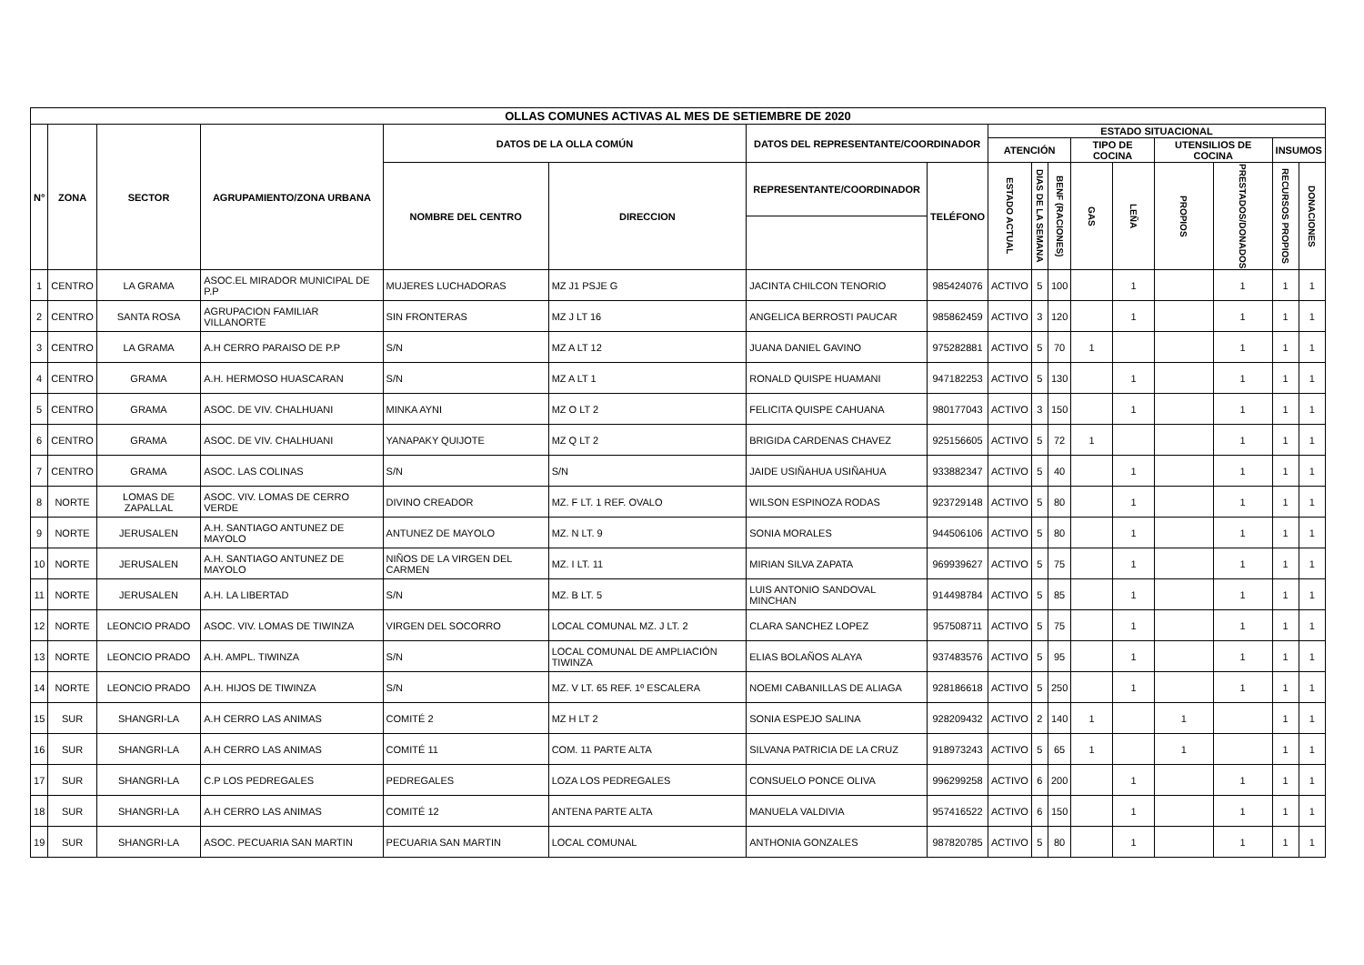| OLLAS COMUNES ACTIVAS AL MES DE SETIEMBRE DE 2020 | | | | | | | | | | | | | | | | |
| --- | --- | --- | --- | --- | --- | --- | --- | --- | --- | --- | --- | --- | --- | --- | --- | --- |
| N° | ZONA | SECTOR | AGRUPAMIENTO/ZONA URBANA | DATOS DE LA OLLA COMÚN | | DATOS DEL REPRESENTANTE/COORDINADOR | | ESTADO SITUACIONAL | | | | | | | | |
| | | | | | | | | ATENCIÓN | | | TIPO DE COCINA | | UTENSILIOS DE COCINA | | INSUMOS | |
| | | | | NOMBRE DEL CENTRO | DIRECCION | REPRESENTANTE/COORDINADOR | TELÉFONO | ESTADO ACTUAL | DIAS DE LA SEMANA | BENF (RACIONES) | GAS | LEÑA | PROPIOS | PRESTADOS/DONADOS | RECURSOS PROPIOS | DONACIONES |
| 1 | CENTRO | LA GRAMA | ASOC.EL MIRADOR MUNICIPAL DE P.P | MUJERES LUCHADORAS | MZ J1 PSJE G | JACINTA CHILCON TENORIO | 985424076 | ACTIVO | 5 | 100 | | 1 | | 1 | 1 | 1 |
| 2 | CENTRO | SANTA ROSA | AGRUPACION FAMILIAR VILLANORTE | SIN FRONTERAS | MZ J LT 16 | ANGELICA BERROSTI PAUCAR | 985862459 | ACTIVO | 3 | 120 | | 1 | | 1 | 1 | 1 |
| 3 | CENTRO | LA GRAMA | A.H CERRO PARAISO DE P.P | S/N | MZ A LT 12 | JUANA DANIEL GAVINO | 975282881 | ACTIVO | 5 | 70 | 1 | | | 1 | 1 | 1 |
| 4 | CENTRO | GRAMA | A.H. HERMOSO HUASCARAN | S/N | MZ A LT 1 | RONALD QUISPE HUAMANI | 947182253 | ACTIVO | 5 | 130 | | 1 | | 1 | 1 | 1 |
| 5 | CENTRO | GRAMA | ASOC. DE VIV. CHALHUANI | MINKA AYNI | MZ O LT 2 | FELICITA QUISPE CAHUANA | 980177043 | ACTIVO | 3 | 150 | | 1 | | 1 | 1 | 1 |
| 6 | CENTRO | GRAMA | ASOC. DE VIV. CHALHUANI | YANAPAKY QUIJOTE | MZ Q LT 2 | BRIGIDA CARDENAS CHAVEZ | 925156605 | ACTIVO | 5 | 72 | 1 | | | 1 | 1 | 1 |
| 7 | CENTRO | GRAMA | ASOC. LAS COLINAS | S/N | S/N | JAIDE USIÑAHUA USIÑAHUA | 933882347 | ACTIVO | 5 | 40 | | 1 | | 1 | 1 | 1 |
| 8 | NORTE | LOMAS DE ZAPALLAL | ASOC. VIV. LOMAS DE CERRO VERDE | DIVINO CREADOR | MZ. F LT. 1 REF. OVALO | WILSON ESPINOZA RODAS | 923729148 | ACTIVO | 5 | 80 | | 1 | | 1 | 1 | 1 |
| 9 | NORTE | JERUSALEN | A.H. SANTIAGO ANTUNEZ DE MAYOLO | ANTUNEZ DE MAYOLO | MZ. N LT. 9 | SONIA MORALES | 944506106 | ACTIVO | 5 | 80 | | 1 | | 1 | 1 | 1 |
| 10 | NORTE | JERUSALEN | A.H. SANTIAGO ANTUNEZ DE MAYOLO | NIÑOS DE LA VIRGEN DEL CARMEN | MZ. I LT. 11 | MIRIAN SILVA ZAPATA | 969939627 | ACTIVO | 5 | 75 | | 1 | | 1 | 1 | 1 |
| 11 | NORTE | JERUSALEN | A.H. LA LIBERTAD | S/N | MZ. B LT. 5 | LUIS ANTONIO SANDOVAL MINCHAN | 914498784 | ACTIVO | 5 | 85 | | 1 | | 1 | 1 | 1 |
| 12 | NORTE | LEONCIO PRADO | ASOC. VIV. LOMAS DE TIWINZA | VIRGEN DEL SOCORRO | LOCAL COMUNAL MZ. J LT. 2 | CLARA SANCHEZ LOPEZ | 957508711 | ACTIVO | 5 | 75 | | 1 | | 1 | 1 | 1 |
| 13 | NORTE | LEONCIO PRADO | A.H. AMPL. TIWINZA | S/N | LOCAL COMUNAL DE AMPLIACIÓN TIWINZA | ELIAS BOLAÑOS ALAYA | 937483576 | ACTIVO | 5 | 95 | | 1 | | 1 | 1 | 1 |
| 14 | NORTE | LEONCIO PRADO | A.H. HIJOS DE TIWINZA | S/N | MZ. V LT. 65 REF. 1º ESCALERA | NOEMI CABANILLAS DE ALIAGA | 928186618 | ACTIVO | 5 | 250 | | 1 | | 1 | 1 | 1 |
| 15 | SUR | SHANGRI-LA | A.H CERRO LAS ANIMAS | COMITÉ 2 | MZ H LT 2 | SONIA ESPEJO SALINA | 928209432 | ACTIVO | 2 | 140 | 1 | | 1 | | 1 | 1 |
| 16 | SUR | SHANGRI-LA | A.H CERRO LAS ANIMAS | COMITÉ 11 | COM. 11 PARTE ALTA | SILVANA PATRICIA DE LA CRUZ | 918973243 | ACTIVO | 5 | 65 | 1 | | 1 | | 1 | 1 |
| 17 | SUR | SHANGRI-LA | C.P LOS PEDREGALES | PEDREGALES | LOZA LOS PEDREGALES | CONSUELO PONCE OLIVA | 996299258 | ACTIVO | 6 | 200 | | 1 | | 1 | 1 | 1 |
| 18 | SUR | SHANGRI-LA | A.H CERRO LAS ANIMAS | COMITÉ 12 | ANTENA PARTE ALTA | MANUELA VALDIVIA | 957416522 | ACTIVO | 6 | 150 | | 1 | | 1 | 1 | 1 |
| 19 | SUR | SHANGRI-LA | ASOC. PECUARIA SAN MARTIN | PECUARIA SAN MARTIN | LOCAL COMUNAL | ANTHONIA GONZALES | 987820785 | ACTIVO | 5 | 80 | | 1 | | 1 | 1 | 1 |